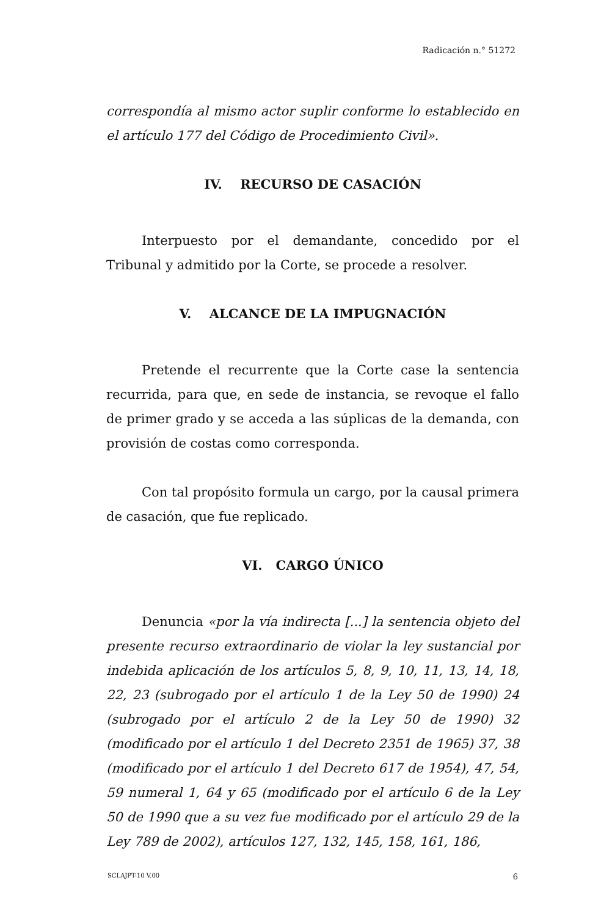Radicación n.° 51272
correspondía al mismo actor suplir conforme lo establecido en el artículo 177 del Código de Procedimiento Civil».
IV. RECURSO DE CASACIÓN
Interpuesto por el demandante, concedido por el Tribunal y admitido por la Corte, se procede a resolver.
V. ALCANCE DE LA IMPUGNACIÓN
Pretende el recurrente que la Corte case la sentencia recurrida, para que, en sede de instancia, se revoque el fallo de primer grado y se acceda a las súplicas de la demanda, con provisión de costas como corresponda.
Con tal propósito formula un cargo, por la causal primera de casación, que fue replicado.
VI. CARGO ÚNICO
Denuncia «por la vía indirecta [...] la sentencia objeto del presente recurso extraordinario de violar la ley sustancial por indebida aplicación de los artículos 5, 8, 9, 10, 11, 13, 14, 18, 22, 23 (subrogado por el artículo 1 de la Ley 50 de 1990) 24 (subrogado por el artículo 2 de la Ley 50 de 1990) 32 (modificado por el artículo 1 del Decreto 2351 de 1965) 37, 38 (modificado por el artículo 1 del Decreto 617 de 1954), 47, 54, 59 numeral 1, 64 y 65 (modificado por el artículo 6 de la Ley 50 de 1990 que a su vez fue modificado por el artículo 29 de la Ley 789 de 2002), artículos 127, 132, 145, 158, 161, 186,
SCLAJPT-10 V.00 6